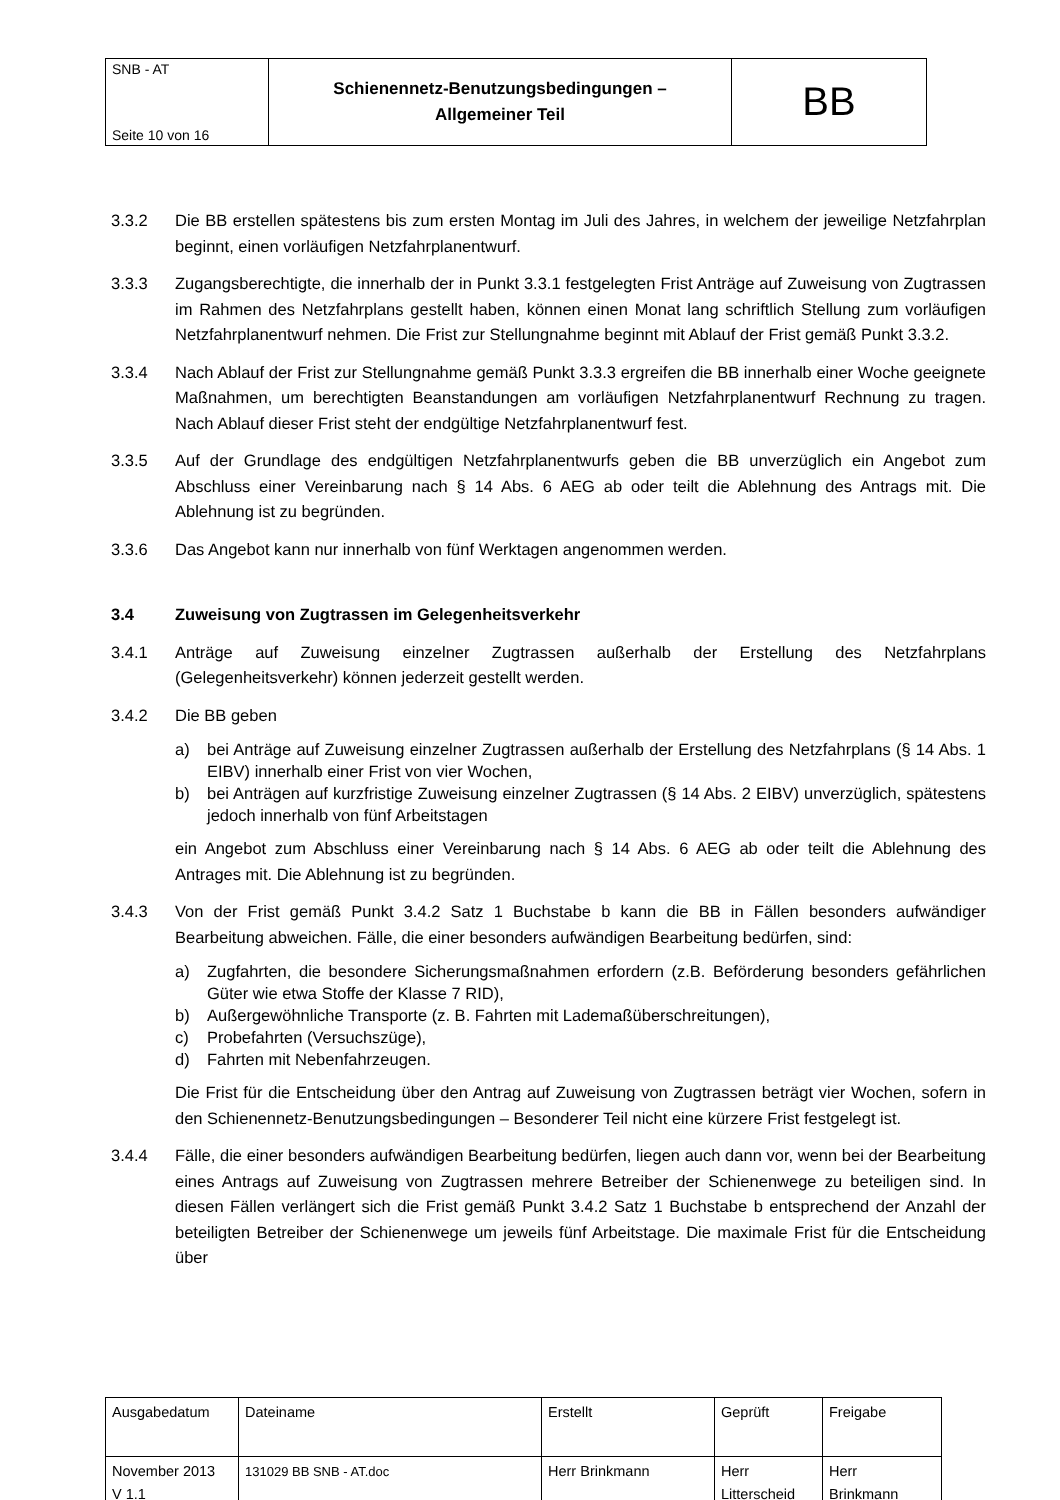| SNB - AT Seite 10 von 16 | Schienennetz-Benutzungsbedingungen – Allgemeiner Teil | BB |
3.3.2 Die BB erstellen spätestens bis zum ersten Montag im Juli des Jahres, in welchem der jeweilige Netzfahrplan beginnt, einen vorläufigen Netzfahrplanentwurf.
3.3.3 Zugangsberechtigte, die innerhalb der in Punkt 3.3.1 festgelegten Frist Anträge auf Zuweisung von Zugtrassen im Rahmen des Netzfahrplans gestellt haben, können einen Monat lang schriftlich Stellung zum vorläufigen Netzfahrplanentwurf nehmen. Die Frist zur Stellungnahme beginnt mit Ablauf der Frist gemäß Punkt 3.3.2.
3.3.4 Nach Ablauf der Frist zur Stellungnahme gemäß Punkt 3.3.3 ergreifen die BB innerhalb einer Woche geeignete Maßnahmen, um berechtigten Beanstandungen am vorläufigen Netzfahrplanentwurf Rechnung zu tragen. Nach Ablauf dieser Frist steht der endgültige Netzfahrplanentwurf fest.
3.3.5 Auf der Grundlage des endgültigen Netzfahrplanentwurfs geben die BB unverzüglich ein Angebot zum Abschluss einer Vereinbarung nach § 14 Abs. 6 AEG ab oder teilt die Ablehnung des Antrags mit. Die Ablehnung ist zu begründen.
3.3.6 Das Angebot kann nur innerhalb von fünf Werktagen angenommen werden.
3.4 Zuweisung von Zugtrassen im Gelegenheitsverkehr
3.4.1 Anträge auf Zuweisung einzelner Zugtrassen außerhalb der Erstellung des Netzfahrplans (Gelegenheitsverkehr) können jederzeit gestellt werden.
3.4.2 Die BB geben
a) bei Anträge auf Zuweisung einzelner Zugtrassen außerhalb der Erstellung des Netzfahrplans (§ 14 Abs. 1 EIBV) innerhalb einer Frist von vier Wochen,
b) bei Anträgen auf kurzfristige Zuweisung einzelner Zugtrassen (§ 14 Abs. 2 EIBV) unverzüglich, spätestens jedoch innerhalb von fünf Arbeitstagen
ein Angebot zum Abschluss einer Vereinbarung nach § 14 Abs. 6 AEG ab oder teilt die Ablehnung des Antrages mit. Die Ablehnung ist zu begründen.
3.4.3 Von der Frist gemäß Punkt 3.4.2 Satz 1 Buchstabe b kann die BB in Fällen besonders aufwändiger Bearbeitung abweichen. Fälle, die einer besonders aufwändigen Bearbeitung bedürfen, sind:
a) Zugfahrten, die besondere Sicherungsmaßnahmen erfordern (z.B. Beförderung besonders gefährlichen Güter wie etwa Stoffe der Klasse 7 RID),
b) Außergewöhnliche Transporte (z. B. Fahrten mit Lademaßüberschreitungen),
c) Probefahrten (Versuchszüge),
d) Fahrten mit Nebenfahrzeugen.
Die Frist für die Entscheidung über den Antrag auf Zuweisung von Zugtrassen beträgt vier Wochen, sofern in den Schienennetz-Benutzungsbedingungen – Besonderer Teil nicht eine kürzere Frist festgelegt ist.
3.4.4 Fälle, die einer besonders aufwändigen Bearbeitung bedürfen, liegen auch dann vor, wenn bei der Bearbeitung eines Antrags auf Zuweisung von Zugtrassen mehrere Betreiber der Schienenwege zu beteiligen sind. In diesen Fällen verlängert sich die Frist gemäß Punkt 3.4.2 Satz 1 Buchstabe b entsprechend der Anzahl der beteiligten Betreiber der Schienenwege um jeweils fünf Arbeitstage. Die maximale Frist für die Entscheidung über
| Ausgabedatum | Dateiname | Erstellt | Geprüft | Freigabe |
| November 2013 V 1.1 | 131029 BB SNB - AT.doc | Herr Brinkmann | Herr Litterscheid | Herr Brinkmann |